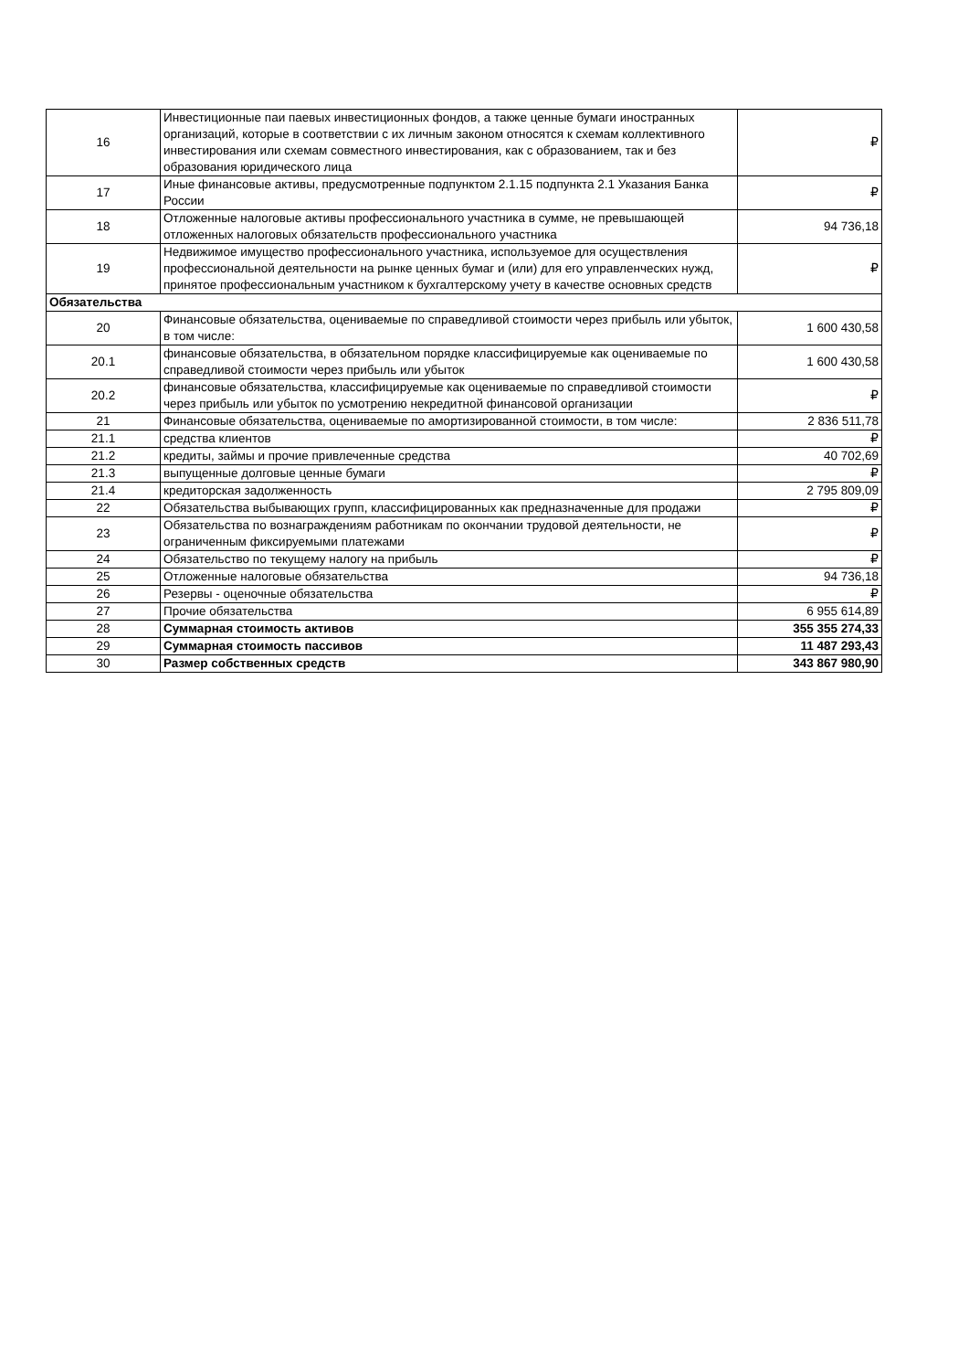| 16 | Инвестиционные паи паевых инвестиционных фондов, а также ценные бумаги иностранных организаций, которые в соответствии с их личным законом относятся к схемам коллективного инвестирования или схемам совместного инвестирования, как с образованием, так и без образования юридического лица | ₽ |
| 17 | Иные финансовые активы, предусмотренные подпунктом 2.1.15 подпункта 2.1 Указания Банка России | ₽ |
| 18 | Отложенные налоговые активы профессионального участника в сумме, не превышающей отложенных налоговых обязательств профессионального участника | 94 736,18 |
| 19 | Недвижимое имущество профессионального участника, используемое для осуществления профессиональной деятельности на рынке ценных бумаг и (или) для его управленческих нужд, принятое профессиональным участником к бухгалтерскому учету в качестве основных средств | ₽ |
| Обязательства | | |
| 20 | Финансовые обязательства, оцениваемые по справедливой стоимости через прибыль или убыток, в том числе: | 1 600 430,58 |
| 20.1 | финансовые обязательства, в обязательном порядке классифицируемые как оцениваемые по справедливой стоимости через прибыль или убыток | 1 600 430,58 |
| 20.2 | финансовые обязательства, классифицируемые как оцениваемые по справедливой стоимости через прибыль или убыток по усмотрению некредитной финансовой организации | ₽ |
| 21 | Финансовые обязательства, оцениваемые по амортизированной стоимости, в том числе: | 2 836 511,78 |
| 21.1 | средства клиентов | ₽ |
| 21.2 | кредиты, займы и прочие привлеченные средства | 40 702,69 |
| 21.3 | выпущенные долговые ценные бумаги | ₽ |
| 21.4 | кредиторская задолженность | 2 795 809,09 |
| 22 | Обязательства выбывающих групп, классифицированных как предназначенные для продажи | ₽ |
| 23 | Обязательства по вознаграждениям работникам по окончании трудовой деятельности, не ограниченным фиксируемыми платежами | ₽ |
| 24 | Обязательство по текущему налогу на прибыль | ₽ |
| 25 | Отложенные налоговые обязательства | 94 736,18 |
| 26 | Резервы - оценочные обязательства | ₽ |
| 27 | Прочие обязательства | 6 955 614,89 |
| 28 | Суммарная стоимость активов | 355 355 274,33 |
| 29 | Суммарная стоимость пассивов | 11 487 293,43 |
| 30 | Размер собственных средств | 343 867 980,90 |